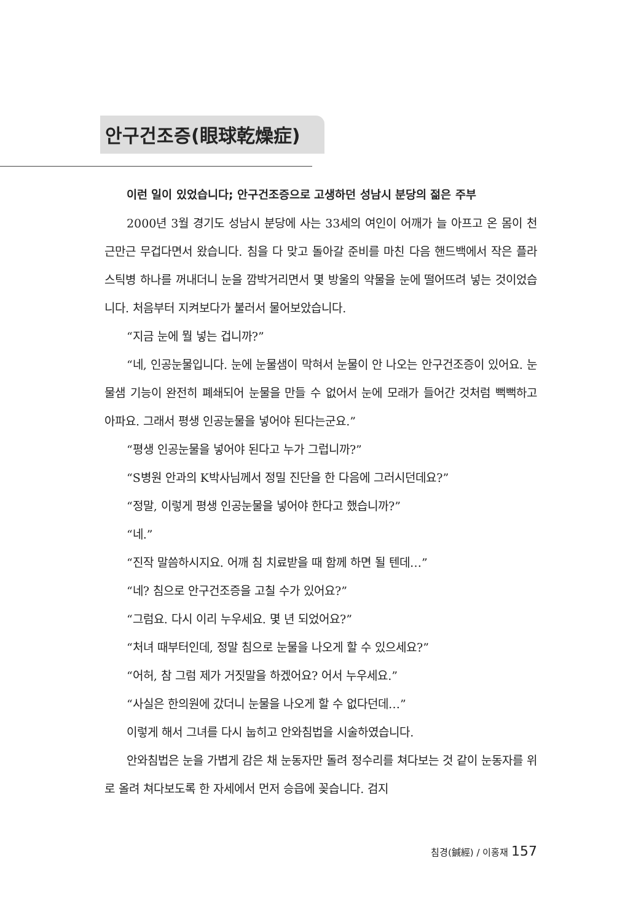안구건조증(眼球乾燥症)
이런 일이 있었습니다; 안구건조증으로 고생하던 성남시 분당의 젊은 주부
2000년 3월 경기도 성남시 분당에 사는 33세의 여인이 어깨가 늘 아프고 온 몸이 천근만근 무겁다면서 왔습니다. 침을 다 맞고 돌아갈 준비를 마친 다음 핸드백에서 작은 플라스틱병 하나를 꺼내더니 눈을 깜박거리면서 몇 방울의 약물을 눈에 떨어뜨려 넣는 것이었습니다. 처음부터 지켜보다가 불러서 물어보았습니다.
“지금 눈에 뭘 넣는 겁니까?”
“네, 인공눈물입니다. 눈에 눈물샘이 막혀서 눈물이 안 나오는 안구건조증이 있어요. 눈물샘 기능이 완전히 폐쇄되어 눈물을 만들 수 없어서 눈에 모래가 들어간 것처럼 뻑뻑하고 아파요. 그래서 평생 인공눈물을 넣어야 된다는군요.”
“평생 인공눈물을 넣어야 된다고 누가 그럽니까?”
“S병원 안과의 K박사님께서 정밀 진단을 한 다음에 그러시던데요?”
“정말, 이렇게 평생 인공눈물을 넣어야 한다고 했습니까?”
“네.”
“진작 말씀하시지요. 어깨 침 치료받을 때 함께 하면 될 텐데…”
“네? 침으로 안구건조증을 고칠 수가 있어요?”
“그럼요. 다시 이리 누우세요. 몇 년 되었어요?”
“처녀 때부터인데, 정말 침으로 눈물을 나오게 할 수 있으세요?”
“어허, 참 그럼 제가 거짓말을 하겠어요? 어서 누우세요.”
“사실은 한의원에 갔더니 눈물을 나오게 할 수 없다던데…”
이렇게 해서 그녀를 다시 눕히고 안와침법을 시술하였습니다.
안와침법은 눈을 가볍게 감은 채 눈동자만 돌려 정수리를 쳐다보는 것 같이 눈동자를 위로 올려 쳐다보도록 한 자세에서 먼저 승읍에 꽂습니다. 검지
침경(鍼經) / 이홍재 157